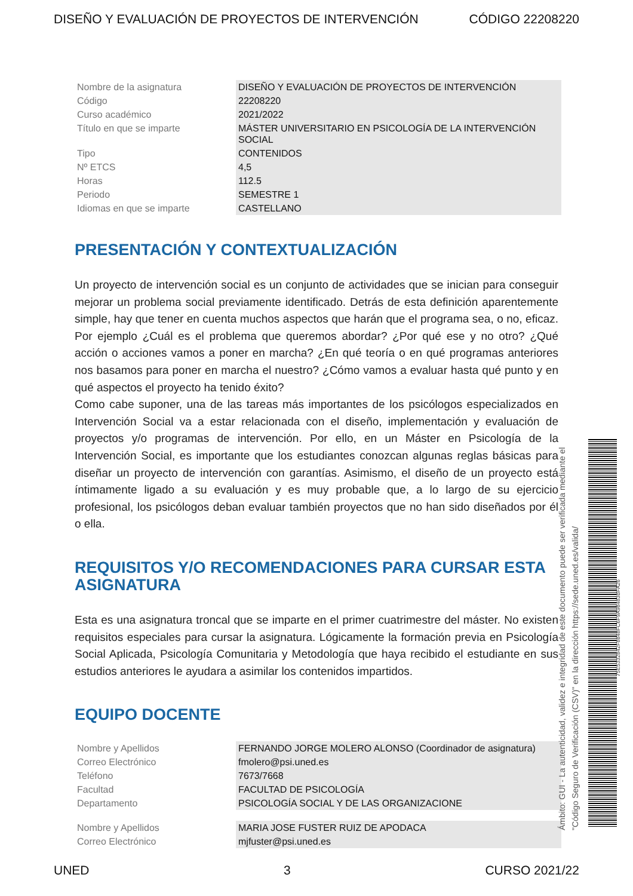DISEÑO Y EVALUACIÓN DE PROYECTOS DE INTERVENCIÓN CÓDIGO 22208220
| Nombre de la asignatura | DISEÑO Y EVALUACIÓN DE PROYECTOS DE INTERVENCIÓN |
| Código | 22208220 |
| Curso académico | 2021/2022 |
| Título en que se imparte | MÁSTER UNIVERSITARIO EN PSICOLOGÍA DE LA INTERVENCIÓN SOCIAL |
| Tipo | CONTENIDOS |
| Nº ETCS | 4,5 |
| Horas | 112.5 |
| Periodo | SEMESTRE 1 |
| Idiomas en que se imparte | CASTELLANO |
PRESENTACIÓN Y CONTEXTUALIZACIÓN
Un proyecto de intervención social es un conjunto de actividades que se inician para conseguir mejorar un problema social previamente identificado. Detrás de esta definición aparentemente simple, hay que tener en cuenta muchos aspectos que harán que el programa sea, o no, eficaz. Por ejemplo ¿Cuál es el problema que queremos abordar? ¿Por qué ese y no otro? ¿Qué acción o acciones vamos a poner en marcha? ¿En qué teoría o en qué programas anteriores nos basamos para poner en marcha el nuestro? ¿Cómo vamos a evaluar hasta qué punto y en qué aspectos el proyecto ha tenido éxito?
Como cabe suponer, una de las tareas más importantes de los psicólogos especializados en Intervención Social va a estar relacionada con el diseño, implementación y evaluación de proyectos y/o programas de intervención. Por ello, en un Máster en Psicología de la Intervención Social, es importante que los estudiantes conozcan algunas reglas básicas para diseñar un proyecto de intervención con garantías. Asimismo, el diseño de un proyecto está íntimamente ligado a su evaluación y es muy probable que, a lo largo de su ejercicio profesional, los psicólogos deban evaluar también proyectos que no han sido diseñados por él o ella.
REQUISITOS Y/O RECOMENDACIONES PARA CURSAR ESTA ASIGNATURA
Esta es una asignatura troncal que se imparte en el primer cuatrimestre del máster. No existen requisitos especiales para cursar la asignatura. Lógicamente la formación previa en Psicología Social Aplicada, Psicología Comunitaria y Metodología que haya recibido el estudiante en sus estudios anteriores le ayudara a asimilar los contenidos impartidos.
EQUIPO DOCENTE
| Nombre y Apellidos | FERNANDO JORGE MOLERO ALONSO (Coordinador de asignatura) |
| Correo Electrónico | fmolero@psi.uned.es |
| Teléfono | 7673/7668 |
| Facultad | FACULTAD DE PSICOLOGÍA |
| Departamento | PSICOLOGÍA SOCIAL Y DE LAS ORGANIZACIONE |
| Nombre y Apellidos | MARIA JOSE FUSTER RUIZ DE APODACA |
| Correo Electrónico | mjfuster@psi.uned.es |
Ámbito: GUI - La autenticidad, validez e integridad de este documento puede ser verificada mediante el "Código Seguro de Verificación (CSV)" en la dirección https://sede.uned.es/valida/
75E5332842F8848FC6F9A98483BFA26
UNED 3 CURSO 2021/22